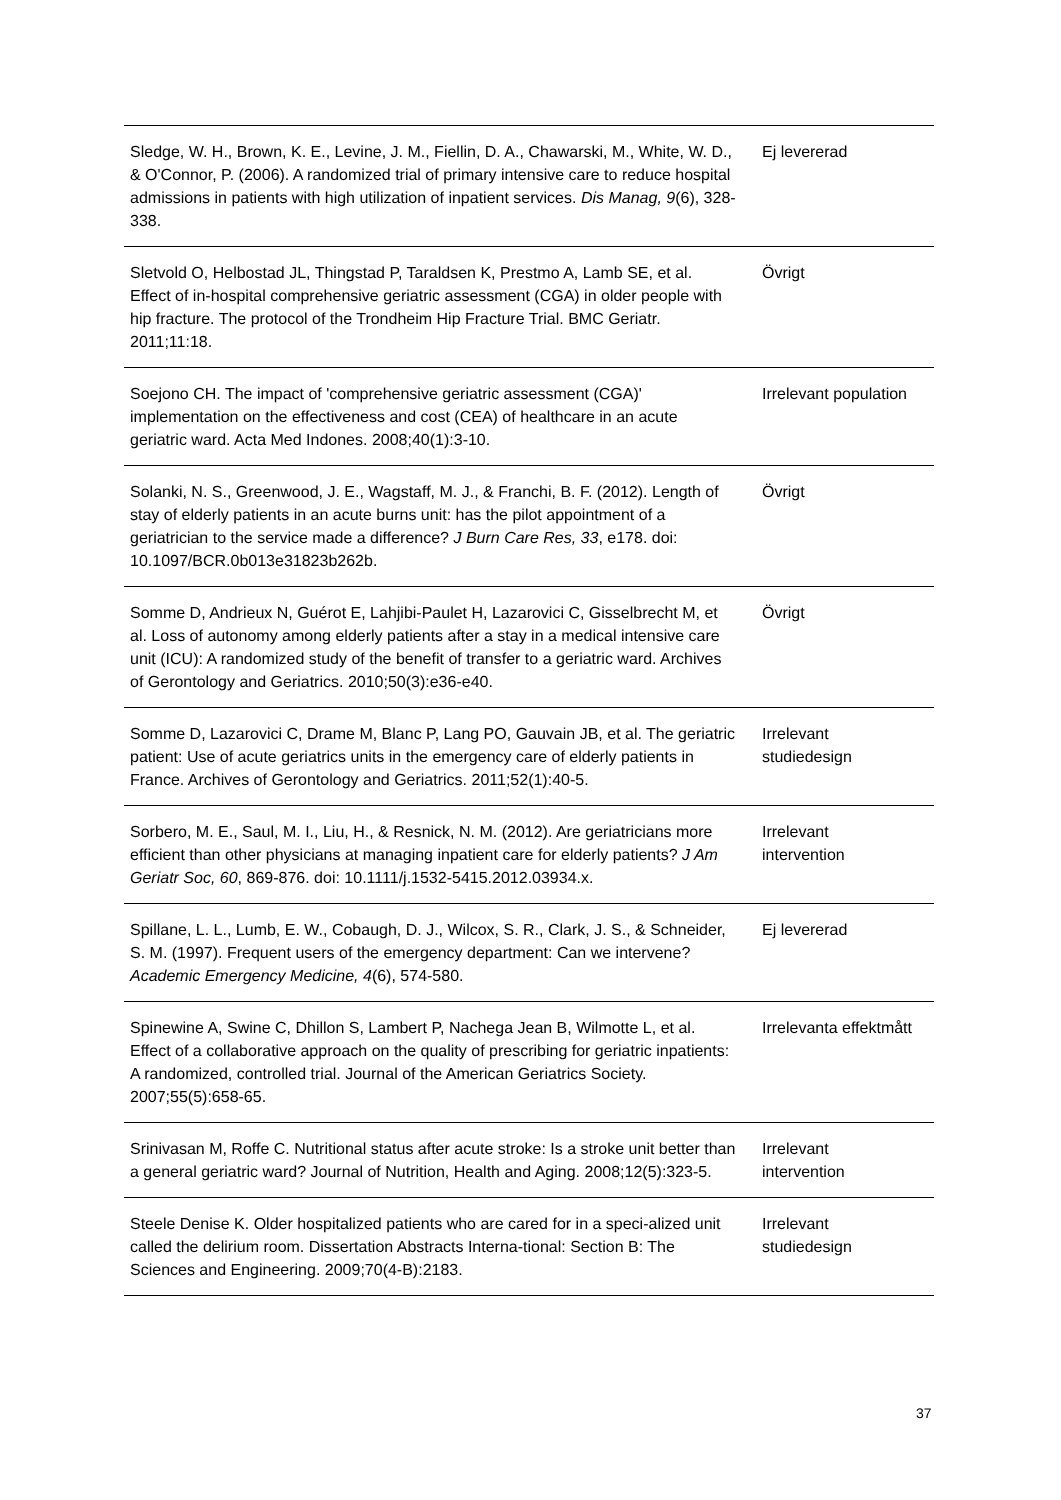| Sledge, W. H., Brown, K. E., Levine, J. M., Fiellin, D. A., Chawarski, M., White, W. D., & O'Connor, P. (2006). A randomized trial of primary intensive care to reduce hospital admissions in patients with high utilization of inpatient services. Dis Manag, 9 (6), 328-338. | Ej levererad |
| Sletvold O, Helbostad JL, Thingstad P, Taraldsen K, Prestmo A, Lamb SE, et al. Effect of in-hospital comprehensive geriatric assessment (CGA) in older people with hip fracture. The protocol of the Trondheim Hip Fracture Trial. BMC Geriatr. 2011;11:18. | Övrigt |
| Soejono CH. The impact of 'comprehensive geriatric assessment (CGA)' implementation on the effectiveness and cost (CEA) of healthcare in an acute geriatric ward. Acta Med Indones. 2008;40(1):3-10. | Irrelevant population |
| Solanki, N. S., Greenwood, J. E., Wagstaff, M. J., & Franchi, B. F. (2012). Length of stay of elderly patients in an acute burns unit: has the pilot appointment of a geriatrician to the service made a difference? J Burn Care Res, 33 , e178. doi: 10.1097/BCR.0b013e31823b262b. | Övrigt |
| Somme D, Andrieux N, Guérot E, Lahjibi-Paulet H, Lazarovici C, Gisselbrecht M, et al. Loss of autonomy among elderly patients after a stay in a medical intensive care unit (ICU): A randomized study of the benefit of transfer to a geriatric ward. Archives of Gerontology and Geriatrics. 2010;50(3):e36-e40. | Övrigt |
| Somme D, Lazarovici C, Drame M, Blanc P, Lang PO, Gauvain JB, et al. The geriatric patient: Use of acute geriatrics units in the emergency care of elderly patients in France. Archives of Gerontology and Geriatrics. 2011;52(1):40-5. | Irrelevant studiedesign |
| Sorbero, M. E., Saul, M. I., Liu, H., & Resnick, N. M. (2012). Are geriatricians more efficient than other physicians at managing inpatient care for elderly patients? J Am Geriatr Soc, 60 , 869-876. doi: 10.1111/j.1532-5415.2012.03934.x. | Irrelevant intervention |
| Spillane, L. L., Lumb, E. W., Cobaugh, D. J., Wilcox, S. R., Clark, J. S., & Schneider, S. M. (1997). Frequent users of the emergency department: Can we intervene? Academic Emergency Medicine, 4 (6), 574-580. | Ej levererad |
| Spinewine A, Swine C, Dhillon S, Lambert P, Nachega Jean B, Wilmotte L, et al. Effect of a collaborative approach on the quality of prescribing for geriatric inpatients: A randomized, controlled trial. Journal of the American Geriatrics Society. 2007;55(5):658-65. | Irrelevanta effektmått |
| Srinivasan M, Roffe C. Nutritional status after acute stroke: Is a stroke unit better than a general geriatric ward? Journal of Nutrition, Health and Aging. 2008;12(5):323-5. | Irrelevant intervention |
| Steele Denise K. Older hospitalized patients who are cared for in a speci-alized unit called the delirium room. Dissertation Abstracts Interna-tional: Section B: The Sciences and Engineering. 2009;70(4-B):2183. | Irrelevant studiedesign |
37